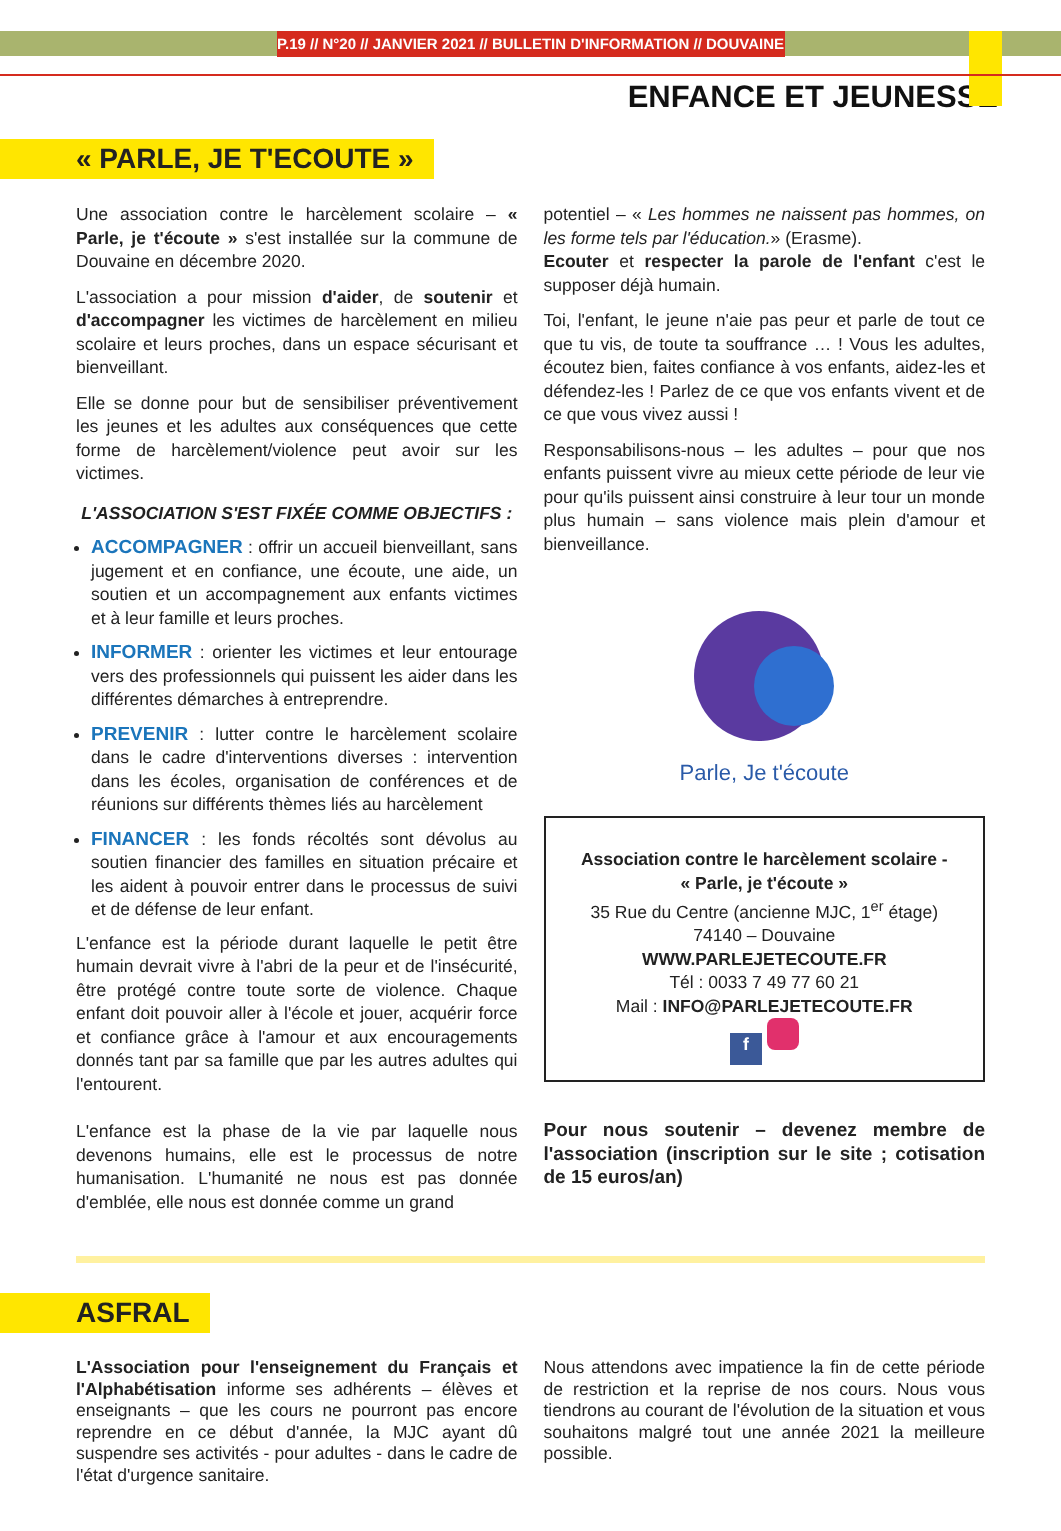P.19 // N°20 // JANVIER 2021 // BULLETIN D'INFORMATION // DOUVAINE
ENFANCE ET JEUNESSE
« PARLE, JE T'ECOUTE »
Une association contre le harcèlement scolaire – « Parle, je t'écoute » s'est installée sur la commune de Douvaine en décembre 2020.
L'association a pour mission d'aider, de soutenir et d'accompagner les victimes de harcèlement en milieu scolaire et leurs proches, dans un espace sécurisant et bienveillant.
Elle se donne pour but de sensibiliser préventivement les jeunes et les adultes aux conséquences que cette forme de harcèlement/violence peut avoir sur les victimes.
L'ASSOCIATION S'EST FIXÉE COMME OBJECTIFS :
ACCOMPAGNER : offrir un accueil bienveillant, sans jugement et en confiance, une écoute, une aide, un soutien et un accompagnement aux enfants victimes et à leur famille et leurs proches.
INFORMER : orienter les victimes et leur entourage vers des professionnels qui puissent les aider dans les différentes démarches à entreprendre.
PREVENIR : lutter contre le harcèlement scolaire dans le cadre d'interventions diverses : intervention dans les écoles, organisation de conférences et de réunions sur différents thèmes liés au harcèlement
FINANCER : les fonds récoltés sont dévolus au soutien financier des familles en situation précaire et les aident à pouvoir entrer dans le processus de suivi et de défense de leur enfant.
L'enfance est la période durant laquelle le petit être humain devrait vivre à l'abri de la peur et de l'insécurité, être protégé contre toute sorte de violence. Chaque enfant doit pouvoir aller à l'école et jouer, acquérir force et confiance grâce à l'amour et aux encouragements donnés tant par sa famille que par les autres adultes qui l'entourent.
L'enfance est la phase de la vie par laquelle nous devenons humains, elle est le processus de notre humanisation. L'humanité ne nous est pas donnée d'emblée, elle nous est donnée comme un grand
potentiel – « Les hommes ne naissent pas hommes, on les forme tels par l'éducation.» (Erasme).
Ecouter et respecter la parole de l'enfant c'est le supposer déjà humain.
Toi, l'enfant, le jeune n'aie pas peur et parle de tout ce que tu vis, de toute ta souffrance … ! Vous les adultes, écoutez bien, faites confiance à vos enfants, aidez-les et défendez-les ! Parlez de ce que vos enfants vivent et de ce que vous vivez aussi !
Responsabilisons-nous – les adultes – pour que nos enfants puissent vivre au mieux cette période de leur vie pour qu'ils puissent ainsi construire à leur tour un monde plus humain – sans violence mais plein d'amour et bienveillance.
Parle, Je t'écoute
Association contre le harcèlement scolaire -
« Parle, je t'écoute »
35 Rue du Centre (ancienne MJC, 1<sup>er</sup> étage)
74140 – Douvaine
WWW.PARLEJETECOUTE.FR
Tél : 0033 7 49 77 60 21
Mail : INFO@PARLEJETECOUTE.FR
f
Pour nous soutenir – devenez membre de l'association (inscription sur le site ; cotisation de 15 euros/an)
ASFRAL
L'Association pour l'enseignement du Français et l'Alphabétisation informe ses adhérents – élèves et enseignants – que les cours ne pourront pas encore reprendre en ce début d'année, la MJC ayant dû suspendre ses activités - pour adultes - dans le cadre de l'état d'urgence sanitaire.
Nous attendons avec impatience la fin de cette période de restriction et la reprise de nos cours. Nous vous tiendrons au courant de l'évolution de la situation et vous souhaitons malgré tout une année 2021 la meilleure possible.